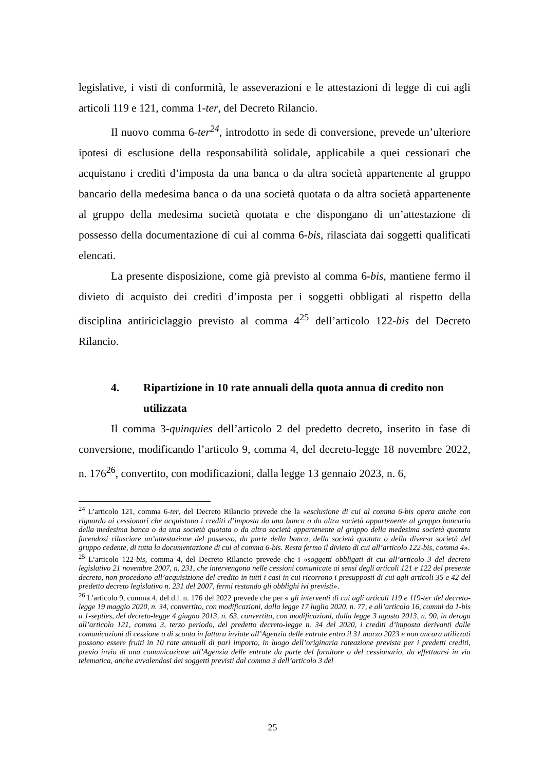legislative, i visti di conformità, le asseverazioni e le attestazioni di legge di cui agli articoli 119 e 121, comma 1-ter, del Decreto Rilancio.
Il nuovo comma 6-ter<sup>24</sup>, introdotto in sede di conversione, prevede un’ulteriore ipotesi di esclusione della responsabilità solidale, applicabile a quei cessionari che acquistano i crediti d’imposta da una banca o da altra società appartenente al gruppo bancario della medesima banca o da una società quotata o da altra società appartenente al gruppo della medesima società quotata e che dispongano di un’attestazione di possesso della documentazione di cui al comma 6-bis, rilasciata dai soggetti qualificati elencati.
La presente disposizione, come già previsto al comma 6-bis, mantiene fermo il divieto di acquisto dei crediti d’imposta per i soggetti obbligati al rispetto della disciplina antiriciclaggio previsto al comma 4<sup>25</sup> dell’articolo 122-bis del Decreto Rilancio.
4. Ripartizione in 10 rate annuali della quota annua di credito non utilizzata
Il comma 3-quinquies dell’articolo 2 del predetto decreto, inserito in fase di conversione, modificando l’articolo 9, comma 4, del decreto-legge 18 novembre 2022, n. 176<sup>26</sup>, convertito, con modificazioni, dalla legge 13 gennaio 2023, n. 6,
<sup>24</sup> L’articolo 121, comma 6-ter, del Decreto Rilancio prevede che la «esclusione di cui al comma 6-bis opera anche con riguardo ai cessionari che acquistano i crediti d’imposta da una banca o da altra società appartenente al gruppo bancario della medesima banca o da una società quotata o da altra società appartenente al gruppo della medesima società quotata facendosi rilasciare un’attestazione del possesso, da parte della banca, della società quotata o della diversa società del gruppo cedente, di tutta la documentazione di cui al comma 6-bis. Resta fermo il divieto di cui all’articolo 122-bis, comma 4».
<sup>25</sup> L’articolo 122-bis, comma 4, del Decreto Rilancio prevede che i «soggetti obbligati di cui all’articolo 3 del decreto legislativo 21 novembre 2007, n. 231, che intervengono nelle cessioni comunicate ai sensi degli articoli 121 e 122 del presente decreto, non procedono all’acquisizione del credito in tutti i casi in cui ricorrono i presupposti di cui agli articoli 35 e 42 del predetto decreto legislativo n. 231 del 2007, fermi restando gli obblighi ivi previsti».
<sup>26</sup> L’articolo 9, comma 4, del d.l. n. 176 del 2022 prevede che per « gli interventi di cui agli articoli 119 e 119-ter del decreto-legge 19 maggio 2020, n. 34, convertito, con modificazioni, dalla legge 17 luglio 2020, n. 77, e all’articolo 16, commi da 1-bis a 1-septies, del decreto-legge 4 giugno 2013, n. 63, convertito, con modificazioni, dalla legge 3 agosto 2013, n. 90, in deroga all’articolo 121, comma 3, terzo periodo, del predetto decreto-legge n. 34 del 2020, i crediti d’imposta derivanti dalle comunicazioni di cessione o di sconto in fattura inviate all’Agenzia delle entrate entro il 31 marzo 2023 e non ancora utilizzati possono essere fruiti in 10 rate annuali di pari importo, in luogo dell’originaria rateazione prevista per i predetti crediti, previo invio di una comunicazione all’Agenzia delle entrate da parte del fornitore o del cessionario, da effettuarsi in via telematica, anche avvalendosi dei soggetti previsti dal comma 3 dell’articolo 3 del
25